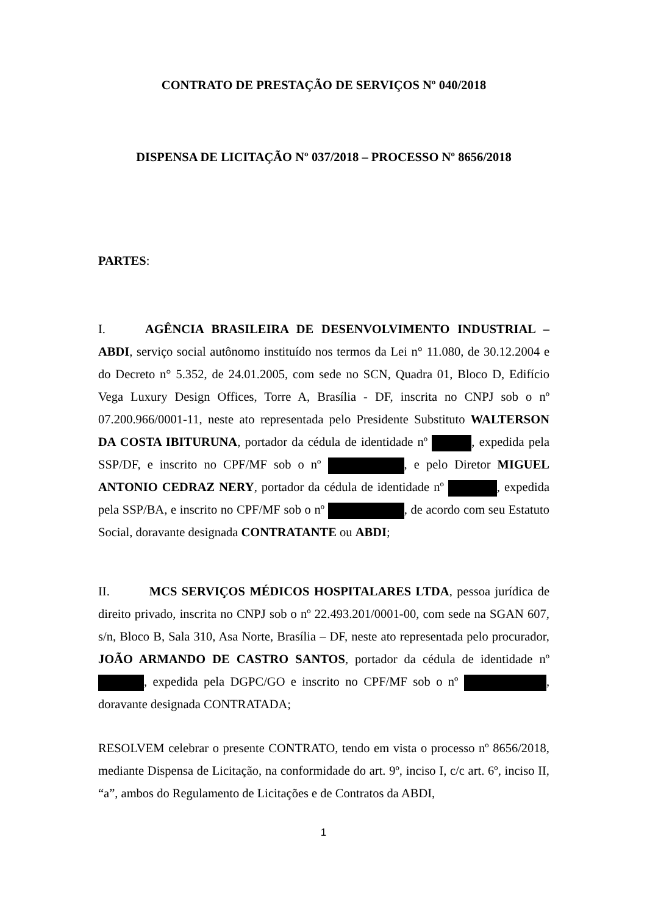CONTRATO DE PRESTAÇÃO DE SERVIÇOS Nº 040/2018
DISPENSA DE LICITAÇÃO Nº 037/2018 – PROCESSO Nº 8656/2018
PARTES:
I. AGÊNCIA BRASILEIRA DE DESENVOLVIMENTO INDUSTRIAL – ABDI, serviço social autônomo instituído nos termos da Lei n° 11.080, de 30.12.2004 e do Decreto n° 5.352, de 24.01.2005, com sede no SCN, Quadra 01, Bloco D, Edifício Vega Luxury Design Offices, Torre A, Brasília - DF, inscrita no CNPJ sob o nº 07.200.966/0001-11, neste ato representada pelo Presidente Substituto WALTERSON DA COSTA IBITURUNA, portador da cédula de identidade nº , expedida pela SSP/DF, e inscrito no CPF/MF sob o nº , e pelo Diretor MIGUEL ANTONIO CEDRAZ NERY, portador da cédula de identidade nº , expedida pela SSP/BA, e inscrito no CPF/MF sob o nº , de acordo com seu Estatuto Social, doravante designada CONTRATANTE ou ABDI;
II. MCS SERVIÇOS MÉDICOS HOSPITALARES LTDA, pessoa jurídica de direito privado, inscrita no CNPJ sob o nº 22.493.201/0001-00, com sede na SGAN 607, s/n, Bloco B, Sala 310, Asa Norte, Brasília – DF, neste ato representada pelo procurador, JOÃO ARMANDO DE CASTRO SANTOS, portador da cédula de identidade nº , expedida pela DGPC/GO e inscrito no CPF/MF sob o nº , doravante designada CONTRATADA;
RESOLVEM celebrar o presente CONTRATO, tendo em vista o processo nº 8656/2018, mediante Dispensa de Licitação, na conformidade do art. 9º, inciso I, c/c art. 6º, inciso II, “a”, ambos do Regulamento de Licitações e de Contratos da ABDI,
1